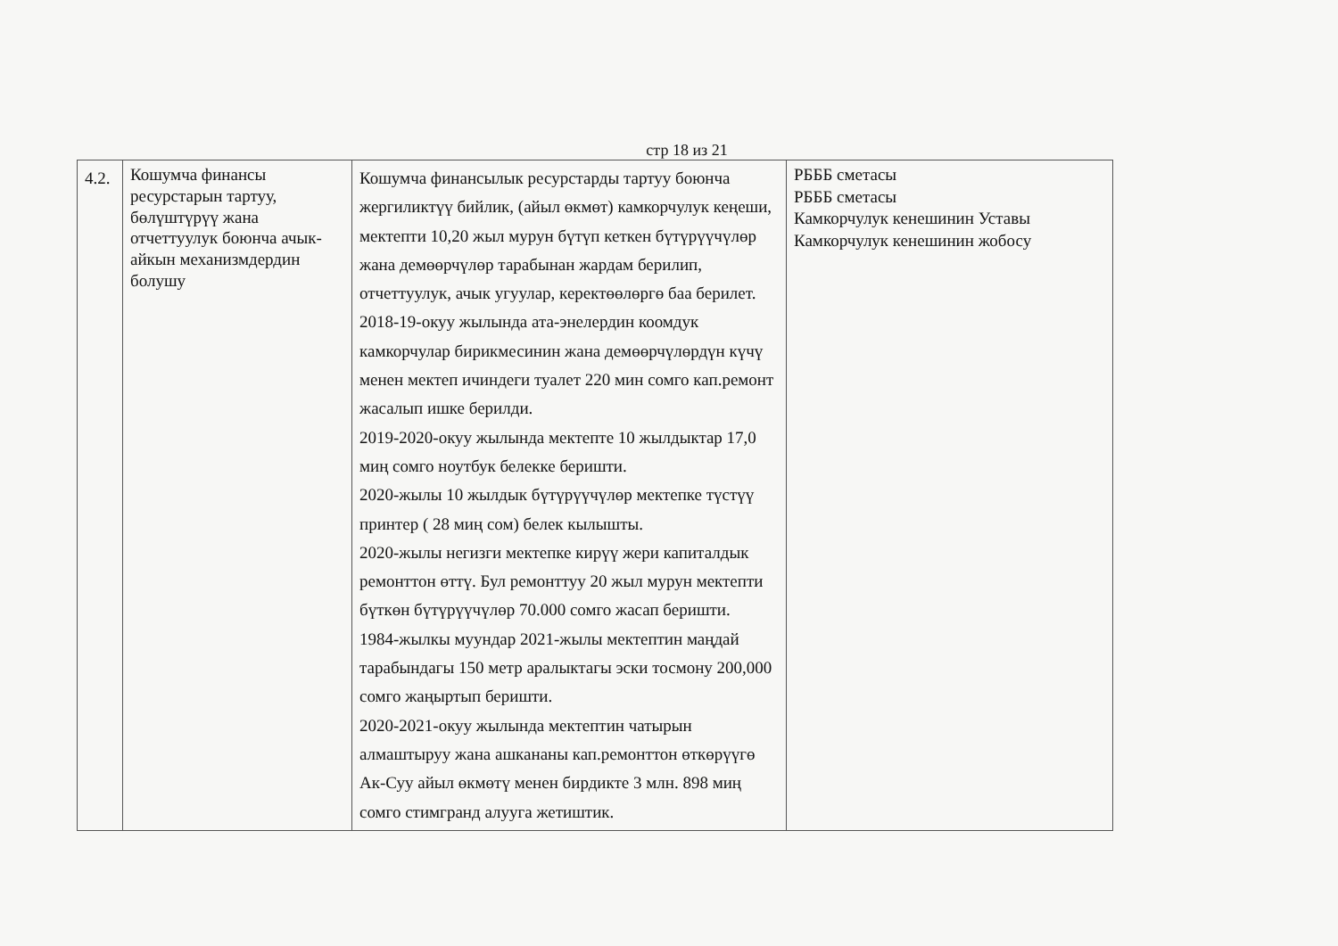стр 18 из 21
| 4.2. | Кошумча финансы ресурстарын тартуу, бөлүштүрүү жана отчеттуулук боюнча ачык-айкын механизмдердин болушу | Кошумча финансылык ресурстарды тартуу боюнча жергиликтүү бийлик, (айыл өкмөт) камкорчулук кеңеши, мектепти 10,20 жыл мурун бүтүп кеткен бүтүрүүчүлөр жана демөөрчүлөр тарабынан жардам берилип, отчеттуулук, ачык угуулар, керектөөлөргө баа берилет. 2018-19-окуу жылында ата-энелердин коомдук камкорчулар бирикмесинин жана демөөрчүлөрдүн күчү менен мектеп ичиндеги туалет 220 мин сомго кап.ремонт жасалып ишке берилди. 2019-2020-окуу жылында мектепте 10 жылдыктар 17,0 миң сомго ноутбук белекке беришти. 2020-жылы 10 жылдык бүтүрүүчүлөр мектепке түстүү принтер ( 28 миң сом) белек кылышты. 2020-жылы негизги мектепке кирүү жери капиталдык ремонттон өттү. Бул ремонттуу 20 жыл мурун мектепти бүткөн бүтүрүүчүлөр 70.000 сомго жасап беришти. 1984-жылкы муундар 2021-жылы мектептин маңдай тарабындагы 150 метр аралыктагы эски тосмону 200,000 сомго жаңыртып беришти. 2020-2021-окуу жылында мектептин чатырын алмаштыруу жана ашкананы кап.ремонттон өткөрүүгө Ак-Суу айыл өкмөтү менен бирдикте 3 млн. 898 миң сомго стимгранд алууга жетиштик. | РБББ сметасы РБББ сметасы Камкорчулук кенешинин Уставы Камкорчулук кенешинин жобосу |